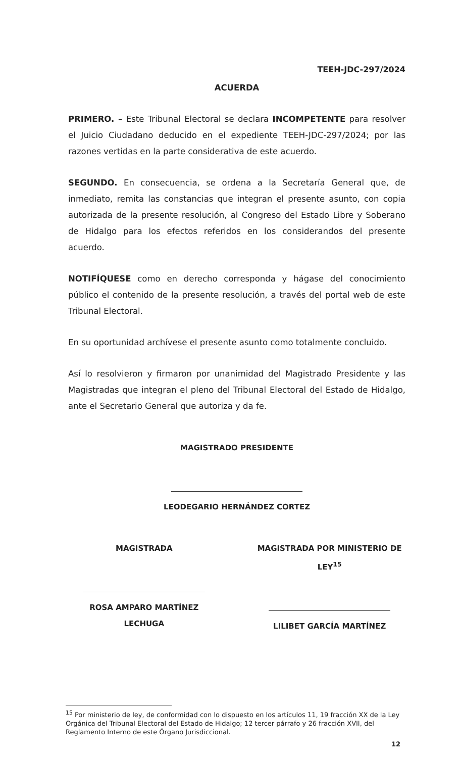TEEH-JDC-297/2024
ACUERDA
PRIMERO. – Este Tribunal Electoral se declara INCOMPETENTE para resolver el Juicio Ciudadano deducido en el expediente TEEH-JDC-297/2024; por las razones vertidas en la parte considerativa de este acuerdo.
SEGUNDO. En consecuencia, se ordena a la Secretaría General que, de inmediato, remita las constancias que integran el presente asunto, con copia autorizada de la presente resolución, al Congreso del Estado Libre y Soberano de Hidalgo para los efectos referidos en los considerandos del presente acuerdo.
NOTIFÍQUESE como en derecho corresponda y hágase del conocimiento público el contenido de la presente resolución, a través del portal web de este Tribunal Electoral.
En su oportunidad archívese el presente asunto como totalmente concluido.
Así lo resolvieron y firmaron por unanimidad del Magistrado Presidente y las Magistradas que integran el pleno del Tribunal Electoral del Estado de Hidalgo, ante el Secretario General que autoriza y da fe.
MAGISTRADO PRESIDENTE
LEODEGARIO HERNÁNDEZ CORTEZ
MAGISTRADA
ROSA AMPARO MARTÍNEZ LECHUGA
MAGISTRADA POR MINISTERIO DE LEY<sup>15</sup>
LILIBET GARCÍA MARTÍNEZ
<sup>15</sup> Por ministerio de ley, de conformidad con lo dispuesto en los artículos 11, 19 fracción XX de la Ley Orgánica del Tribunal Electoral del Estado de Hidalgo; 12 tercer párrafo y 26 fracción XVII, del Reglamento Interno de este Órgano Jurisdiccional.
12